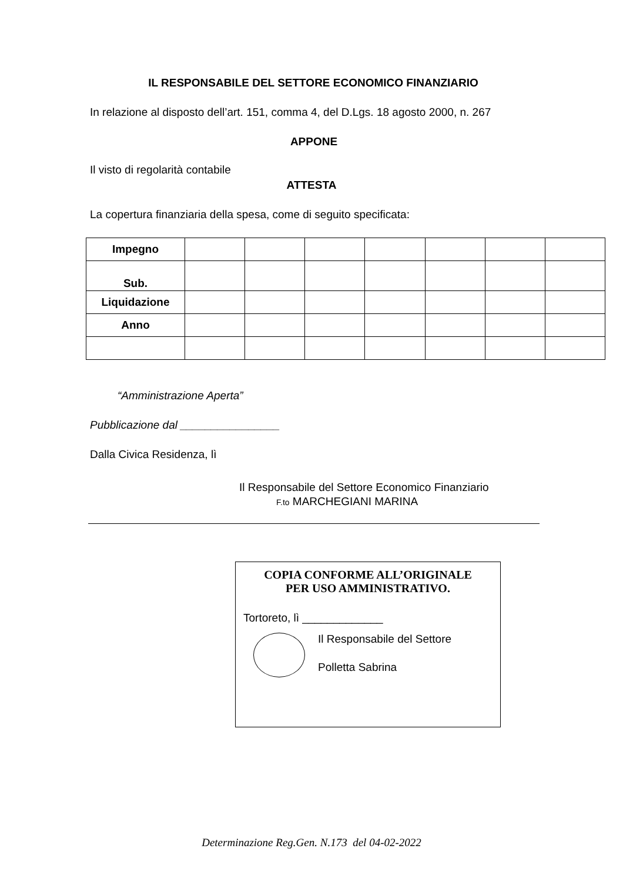IL RESPONSABILE DEL SETTORE ECONOMICO FINANZIARIO
In relazione al disposto dell’art. 151, comma 4, del D.Lgs. 18 agosto 2000, n. 267
APPONE
Il visto di regolarità contabile
ATTESTA
La copertura finanziaria della spesa, come di seguito specificata:
| Impegno | | | | | | | |
| Sub. | | | | | | | |
| Liquidazione | | | | | | | |
| Anno | | | | | | | |
“Amministrazione Aperta”
Pubblicazione dal ________________
Dalla Civica Residenza, lì
Il Responsabile del Settore Economico Finanziario
F.to MARCHEGIANI MARINA
COPIA CONFORME ALL’ORIGINALE
PER USO AMMINISTRATIVO.
Tortoreto, lì _____________
Il Responsabile del Settore
Polletta Sabrina
Determinazione Reg.Gen. N.173 del 04-02-2022